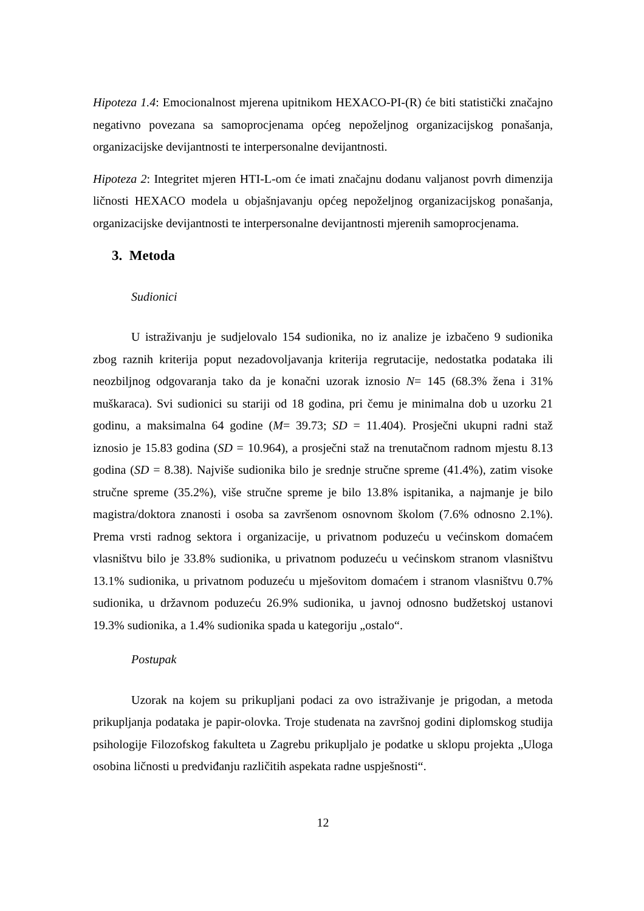Hipoteza 1.4: Emocionalnost mjerena upitnikom HEXACO-PI-(R) će biti statistički značajno negativno povezana sa samoprocjenama općeg nepoželjnog organizacijskog ponašanja, organizacijske devijantnosti te interpersonalne devijantnosti.
Hipoteza 2: Integritet mjeren HTI-L-om će imati značajnu dodanu valjanost povrh dimenzija ličnosti HEXACO modela u objašnjavanju općeg nepoželjnog organizacijskog ponašanja, organizacijske devijantnosti te interpersonalne devijantnosti mjerenih samoprocjenama.
3. Metoda
Sudionici
U istraživanju je sudjelovalo 154 sudionika, no iz analize je izbačeno 9 sudionika zbog raznih kriterija poput nezadovoljavanja kriterija regrutacije, nedostatka podataka ili neozbiljnog odgovaranja tako da je konačni uzorak iznosio N= 145 (68.3% žena i 31% muškaraca). Svi sudionici su stariji od 18 godina, pri čemu je minimalna dob u uzorku 21 godinu, a maksimalna 64 godine (M= 39.73; SD = 11.404). Prosječni ukupni radni staž iznosio je 15.83 godina (SD = 10.964), a prosječni staž na trenutačnom radnom mjestu 8.13 godina (SD = 8.38). Najviše sudionika bilo je srednje stručne spreme (41.4%), zatim visoke stručne spreme (35.2%), više stručne spreme je bilo 13.8% ispitanika, a najmanje je bilo magistra/doktora znanosti i osoba sa završenom osnovnom školom (7.6% odnosno 2.1%). Prema vrsti radnog sektora i organizacije, u privatnom poduzeću u većinskom domaćem vlasništvu bilo je 33.8% sudionika, u privatnom poduzeću u većinskom stranom vlasništvu 13.1% sudionika, u privatnom poduzeću u mješovitom domaćem i stranom vlasništvu 0.7% sudionika, u državnom poduzeću 26.9% sudionika, u javnoj odnosno budžetskoj ustanovi 19.3% sudionika, a 1.4% sudionika spada u kategoriju „ostalo“.
Postupak
Uzorak na kojem su prikupljani podaci za ovo istraživanje je prigodan, a metoda prikupljanja podataka je papir-olovka. Troje studenata na završnoj godini diplomskog studija psihologije Filozofskog fakulteta u Zagrebu prikupljalo je podatke u sklopu projekta „Uloga osobina ličnosti u predviđanju različitih aspekata radne uspješnosti“.
12